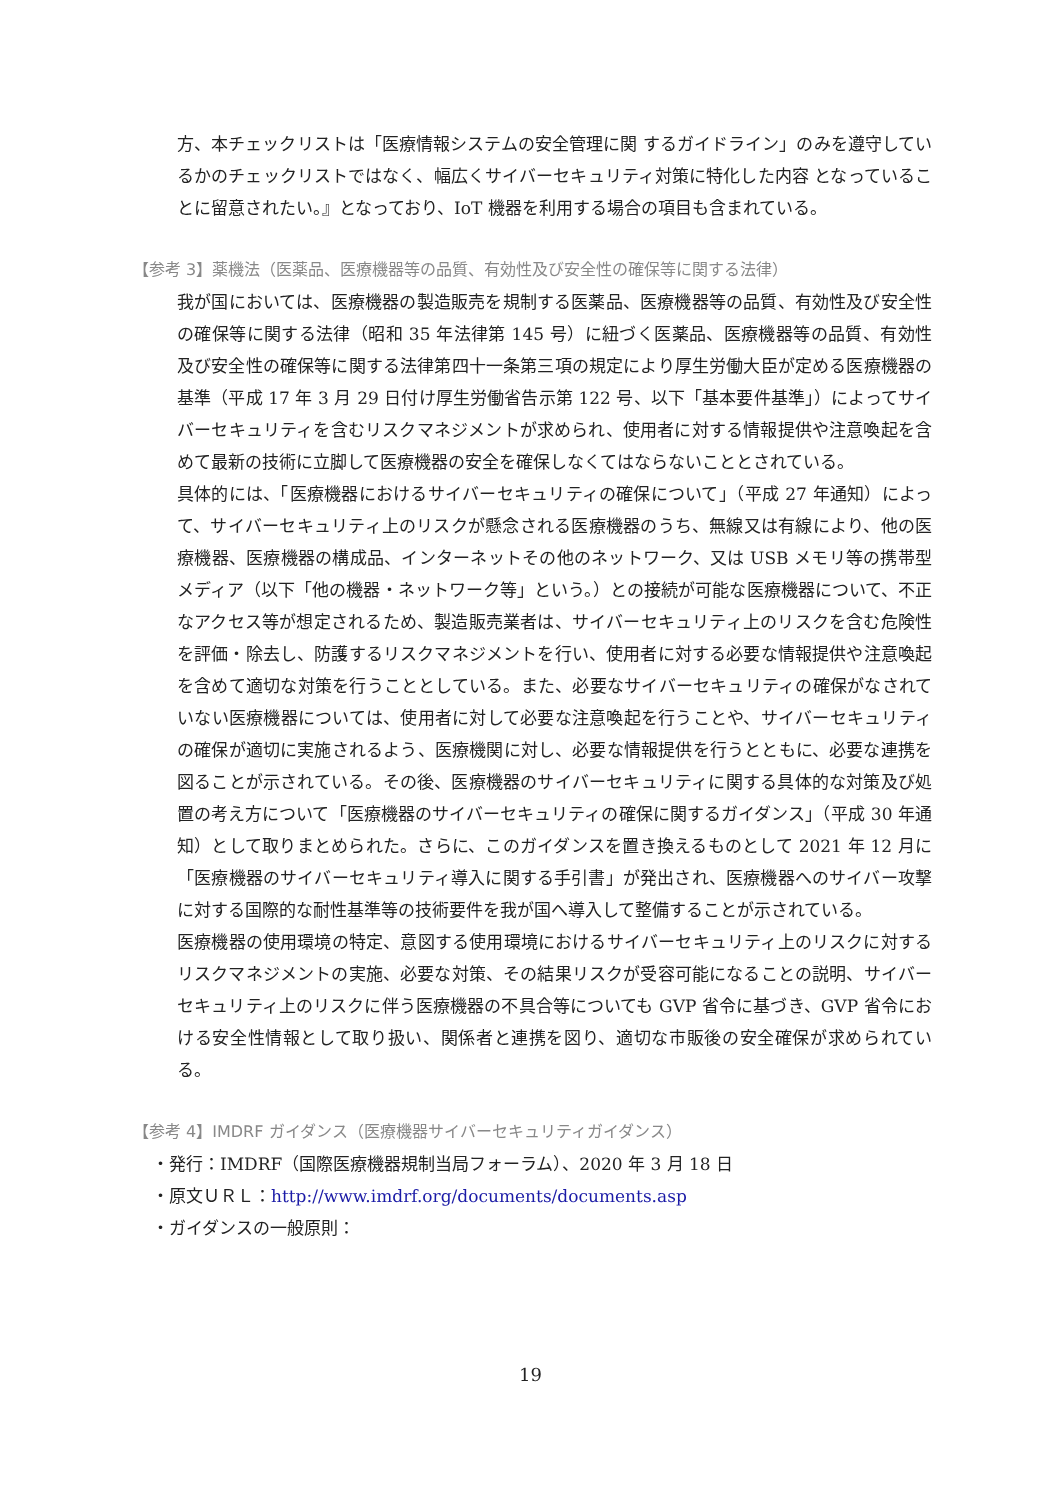方、本チェックリストは「医療情報システムの安全管理に関 するガイドライン」のみを遵守しているかのチェックリストではなく、幅広くサイバーセキュリティ対策に特化した内容 となっていることに留意されたい。』となっており、IoT 機器を利用する場合の項目も含まれている。
【参考 3】薬機法（医薬品、医療機器等の品質、有効性及び安全性の確保等に関する法律）
我が国においては、医療機器の製造販売を規制する医薬品、医療機器等の品質、有効性及び安全性の確保等に関する法律（昭和 35 年法律第 145 号）に紐づく医薬品、医療機器等の品質、有効性及び安全性の確保等に関する法律第四十一条第三項の規定により厚生労働大臣が定める医療機器の基準（平成 17 年 3 月 29 日付け厚生労働省告示第 122 号、以下「基本要件基準」）によってサイバーセキュリティを含むリスクマネジメントが求められ、使用者に対する情報提供や注意喚起を含めて最新の技術に立脚して医療機器の安全を確保しなくてはならないこととされている。
具体的には、「医療機器におけるサイバーセキュリティの確保について」（平成 27 年通知）によって、サイバーセキュリティ上のリスクが懸念される医療機器のうち、無線又は有線により、他の医療機器、医療機器の構成品、インターネットその他のネットワーク、又は USB メモリ等の携帯型メディア（以下「他の機器・ネットワーク等」という。）との接続が可能な医療機器について、不正なアクセス等が想定されるため、製造販売業者は、サイバーセキュリティ上のリスクを含む危険性を評価・除去し、防護するリスクマネジメントを行い、使用者に対する必要な情報提供や注意喚起を含めて適切な対策を行うこととしている。また、必要なサイバーセキュリティの確保がなされていない医療機器については、使用者に対して必要な注意喚起を行うことや、サイバーセキュリティの確保が適切に実施されるよう、医療機関に対し、必要な情報提供を行うとともに、必要な連携を図ることが示されている。その後、医療機器のサイバーセキュリティに関する具体的な対策及び処置の考え方について「医療機器のサイバーセキュリティの確保に関するガイダンス」（平成 30 年通知）として取りまとめられた。さらに、このガイダンスを置き換えるものとして 2021 年 12 月に「医療機器のサイバーセキュリティ導入に関する手引書」が発出され、医療機器へのサイバー攻撃に対する国際的な耐性基準等の技術要件を我が国へ導入して整備することが示されている。
医療機器の使用環境の特定、意図する使用環境におけるサイバーセキュリティ上のリスクに対するリスクマネジメントの実施、必要な対策、その結果リスクが受容可能になることの説明、サイバーセキュリティ上のリスクに伴う医療機器の不具合等についても GVP 省令に基づき、GVP 省令における安全性情報として取り扱い、関係者と連携を図り、適切な市販後の安全確保が求められている。
【参考 4】IMDRF ガイダンス（医療機器サイバーセキュリティガイダンス）
・発行：IMDRF（国際医療機器規制当局フォーラム）、2020 年 3 月 18 日
・原文ＵＲＬ：http://www.imdrf.org/documents/documents.asp
・ガイダンスの一般原則：
19